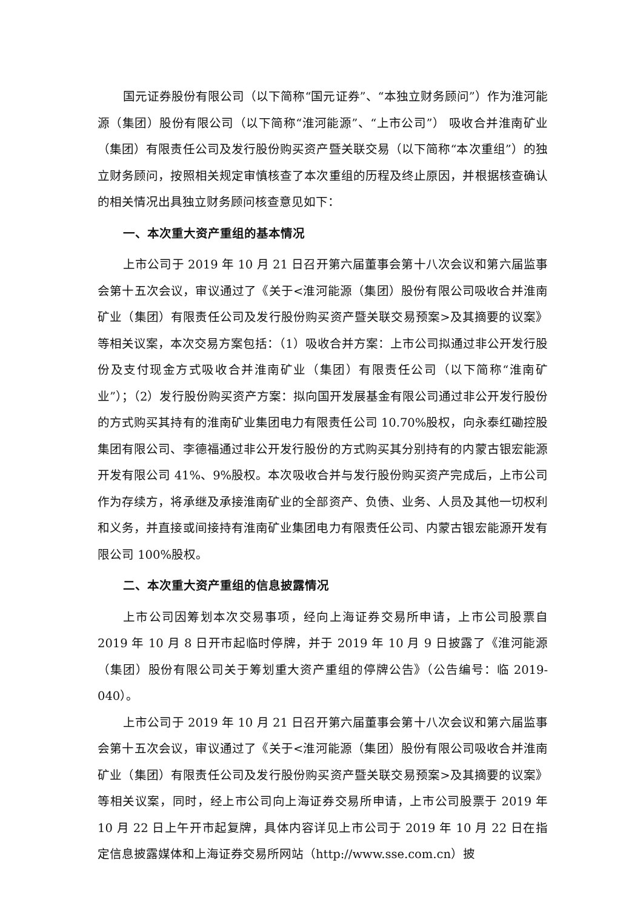国元证券股份有限公司（以下简称“国元证券”、“本独立财务顾问”）作为淮河能源（集团）股份有限公司（以下简称“淮河能源”、“上市公司”） 吸收合并淮南矿业（集团）有限责任公司及发行股份购买资产暨关联交易（以下简称“本次重组”）的独立财务顾问，按照相关规定审慎核查了本次重组的历程及终止原因，并根据核查确认的相关情况出具独立财务顾问核查意见如下：
一、本次重大资产重组的基本情况
上市公司于 2019 年 10 月 21 日召开第六届董事会第十八次会议和第六届监事会第十五次会议，审议通过了《关于<淮河能源（集团）股份有限公司吸收合并淮南矿业（集团）有限责任公司及发行股份购买资产暨关联交易预案>及其摘要的议案》等相关议案，本次交易方案包括：（1）吸收合并方案：上市公司拟通过非公开发行股份及支付现金方式吸收合并淮南矿业（集团）有限责任公司（以下简称“淮南矿业”）；（2）发行股份购买资产方案：拟向国开发展基金有限公司通过非公开发行股份的方式购买其持有的淮南矿业集团电力有限责任公司 10.70%股权，向永泰红磡控股集团有限公司、李德福通过非公开发行股份的方式购买其分别持有的内蒙古银宏能源开发有限公司 41%、9%股权。本次吸收合并与发行股份购买资产完成后，上市公司作为存续方，将承继及承接淮南矿业的全部资产、负债、业务、人员及其他一切权利和义务，并直接或间接持有淮南矿业集团电力有限责任公司、内蒙古银宏能源开发有限公司 100%股权。
二、本次重大资产重组的信息披露情况
上市公司因筹划本次交易事项，经向上海证券交易所申请，上市公司股票自 2019 年 10 月 8 日开市起临时停牌，并于 2019 年 10 月 9 日披露了《淮河能源（集团）股份有限公司关于筹划重大资产重组的停牌公告》（公告编号：临 2019-040）。
上市公司于 2019 年 10 月 21 日召开第六届董事会第十八次会议和第六届监事会第十五次会议，审议通过了《关于<淮河能源（集团）股份有限公司吸收合并淮南矿业（集团）有限责任公司及发行股份购买资产暨关联交易预案>及其摘要的议案》等相关议案，同时，经上市公司向上海证券交易所申请，上市公司股票于 2019 年 10 月 22 日上午开市起复牌，具体内容详见上市公司于 2019 年 10 月 22 日在指定信息披露媒体和上海证券交易所网站（http://www.sse.com.cn）披